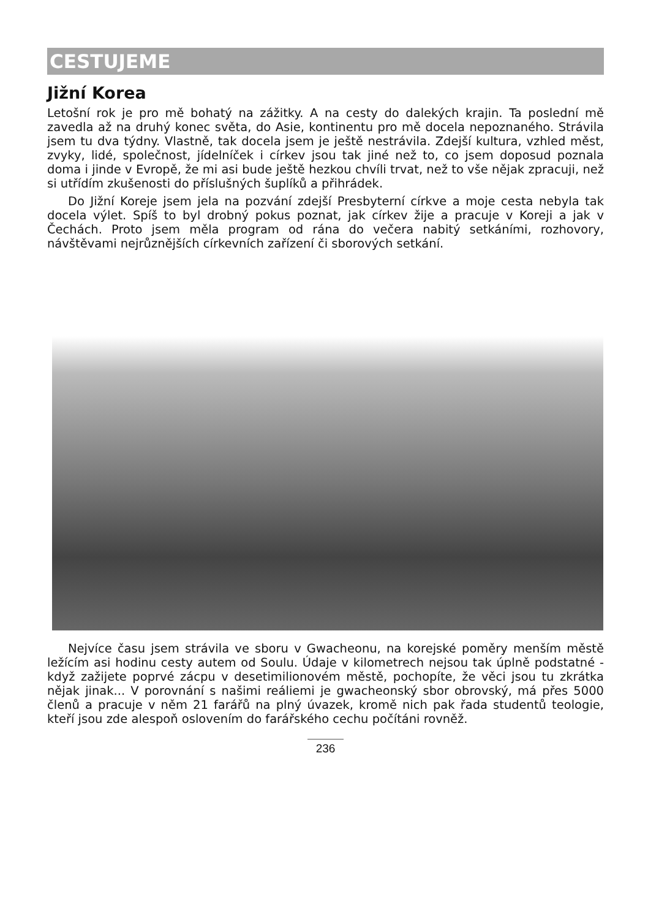CESTUJEME
Jižní Korea
Letošní rok je pro mě bohatý na zážitky. A na cesty do dalekých krajin. Ta poslední mě zavedla až na druhý konec světa, do Asie, kontinentu pro mě docela nepoznaného. Strávila jsem tu dva týdny. Vlastně, tak docela jsem je ještě nestrávila. Zdejší kultura, vzhled měst, zvyky, lidé, společnost, jídelníček i církev jsou tak jiné než to, co jsem doposud poznala doma i jinde v Evropě, že mi asi bude ještě hezkou chvíli trvat, než to vše nějak zpracuji, než si utřídím zkušenosti do příslušných šuplíků a přihrádek.
Do Jižní Koreje jsem jela na pozvání zdejší Presbyterní církve a moje cesta nebyla tak docela výlet. Spíš to byl drobný pokus poznat, jak církev žije a pracuje v Koreji a jak v Čechách. Proto jsem měla program od rána do večera nabitý setkáními, rozhovory, návštěvami nejrůznějších církevních zařízení či sborových setkání.
Nejvíce času jsem strávila ve sboru v Gwacheonu, na korejské poměry menším městě ležícím asi hodinu cesty autem od Soulu. Údaje v kilometrech nejsou tak úplně podstatné - když zažijete poprvé zácpu v desetimilionovém městě, pochopíte, že věci jsou tu zkrátka nějak jinak... V porovnání s našimi reáliemi je gwacheonský sbor obrovský, má přes 5000 členů a pracuje v něm 21 farářů na plný úvazek, kromě nich pak řada studentů teologie, kteří jsou zde alespoň oslovením do farářského cechu počítáni rovněž.
236